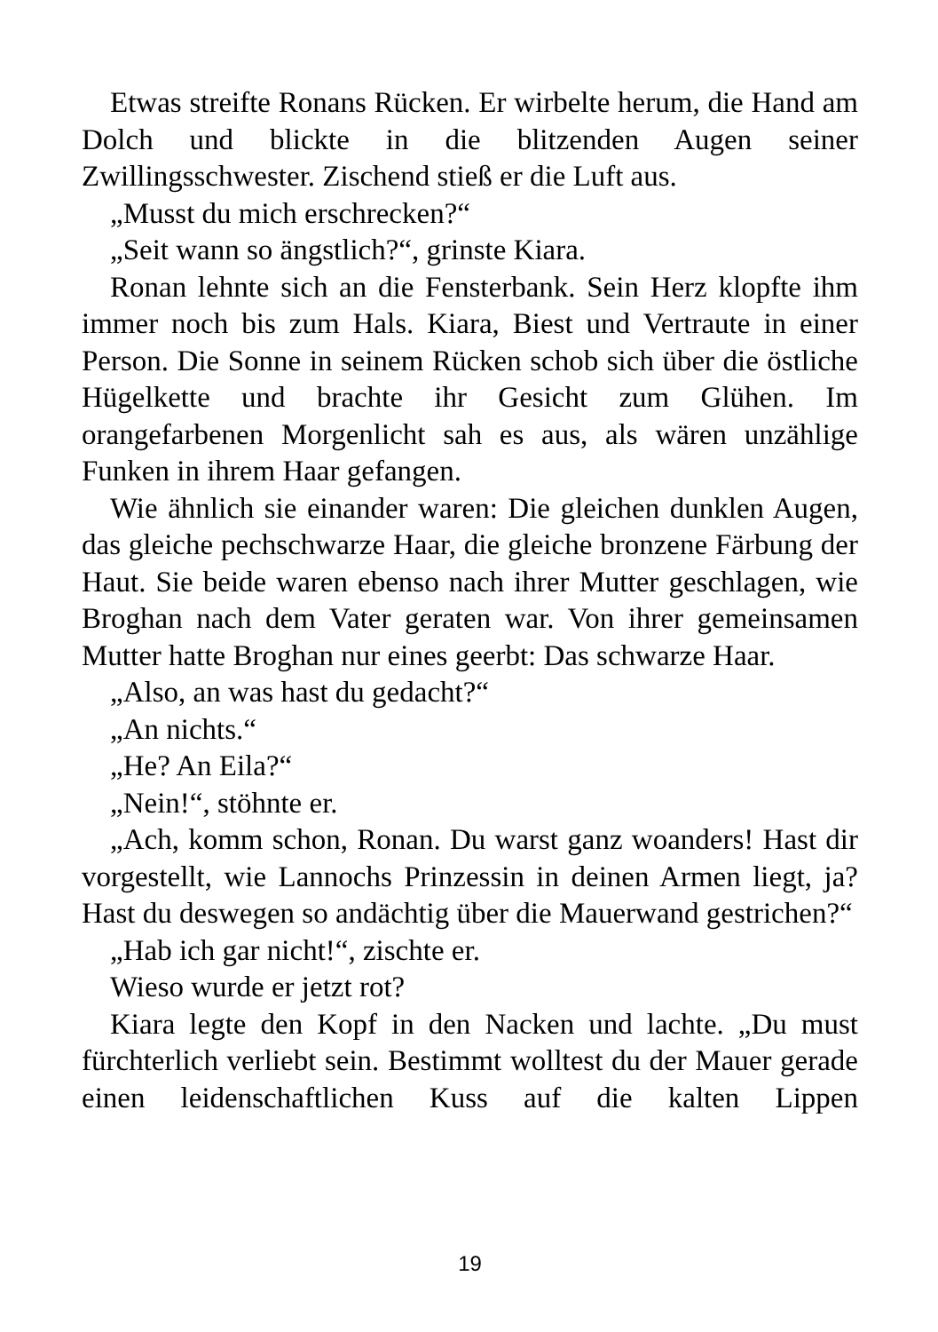Etwas streifte Ronans Rücken. Er wirbelte herum, die Hand am Dolch und blickte in die blitzenden Augen seiner Zwillingsschwester. Zischend stieß er die Luft aus.
„Musst du mich erschrecken?“
„Seit wann so ängstlich?“, grinste Kiara.
Ronan lehnte sich an die Fensterbank. Sein Herz klopfte ihm immer noch bis zum Hals. Kiara, Biest und Vertraute in einer Person. Die Sonne in seinem Rücken schob sich über die östliche Hügelkette und brachte ihr Gesicht zum Glühen. Im orangefarbenen Morgenlicht sah es aus, als wären unzählige Funken in ihrem Haar gefangen.
Wie ähnlich sie einander waren: Die gleichen dunklen Augen, das gleiche pechschwarze Haar, die gleiche bronzene Färbung der Haut. Sie beide waren ebenso nach ihrer Mutter geschlagen, wie Broghan nach dem Vater geraten war. Von ihrer gemeinsamen Mutter hatte Broghan nur eines geerbt: Das schwarze Haar.
„Also, an was hast du gedacht?“
„An nichts.“
„He? An Eila?“
„Nein!“, stöhnte er.
„Ach, komm schon, Ronan. Du warst ganz woanders! Hast dir vorgestellt, wie Lannochs Prinzessin in deinen Armen liegt, ja? Hast du deswegen so andächtig über die Mauerwand gestrichen?“
„Hab ich gar nicht!“, zischte er.
Wieso wurde er jetzt rot?
Kiara legte den Kopf in den Nacken und lachte. „Du must fürchterlich verliebt sein. Bestimmt wolltest du der Mauer gerade einen leidenschaftlichen Kuss auf die kalten Lippen
19